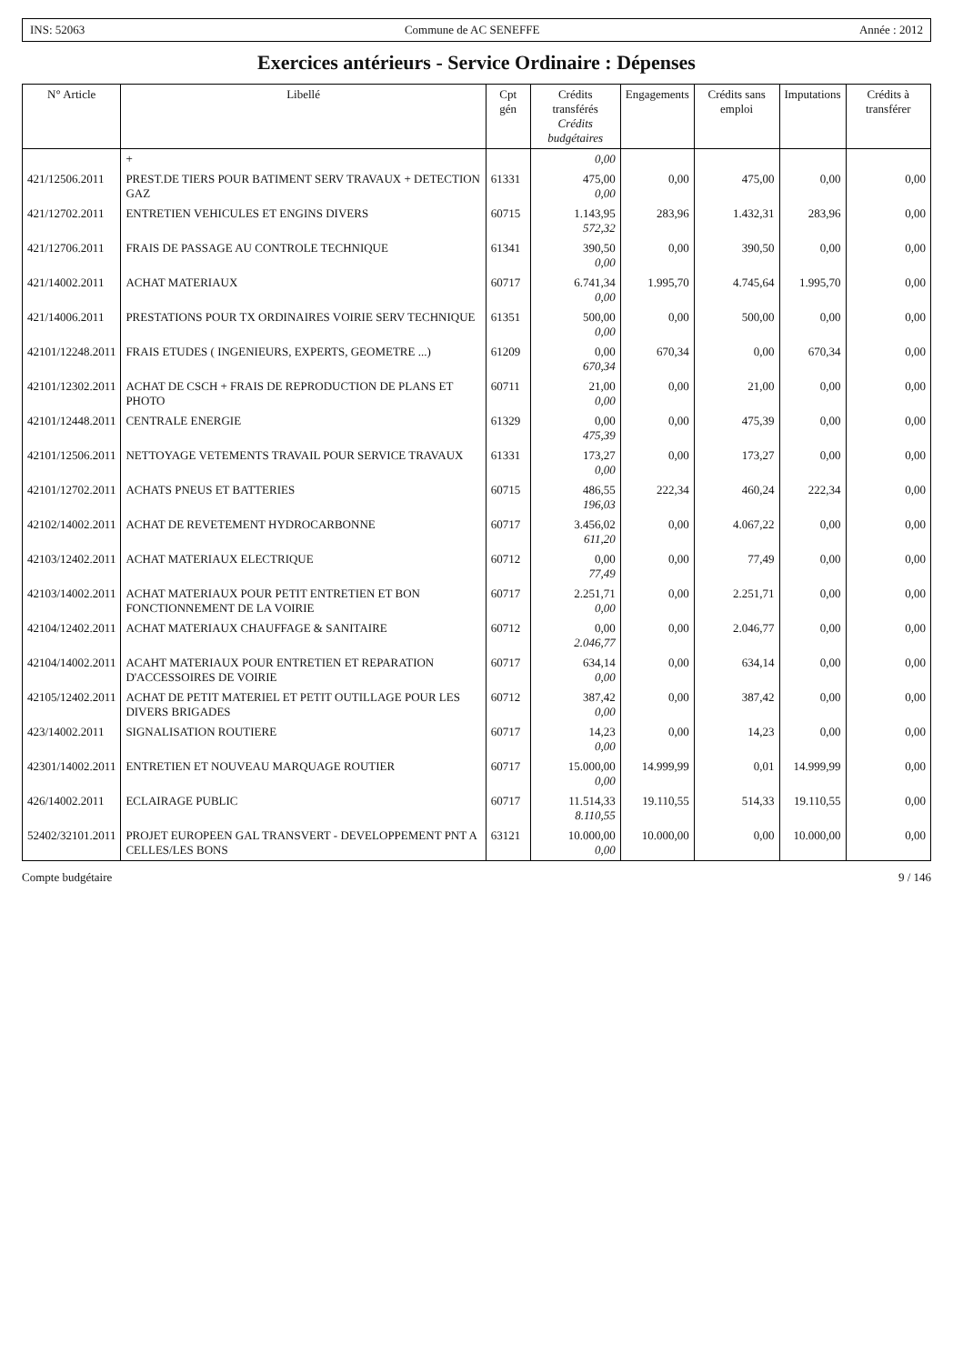INS: 52063 Commune de AC SENEFFE Année : 2012
Exercices antérieurs - Service Ordinaire : Dépenses
| N° Article | Libellé | Cpt gén | Crédits transférés Crédits budgétaires | Engagements | Crédits sans emploi | Imputations | Crédits à transférer |
| --- | --- | --- | --- | --- | --- | --- | --- |
| | + | | 0,00 | | | | |
| 421/12506.2011 | PREST.DE TIERS POUR BATIMENT SERV TRAVAUX + DETECTION GAZ | 61331 | 475,00 0,00 | 0,00 | 475,00 | 0,00 | 0,00 |
| 421/12702.2011 | ENTRETIEN VEHICULES ET ENGINS DIVERS | 60715 | 1.143,95 572,32 | 283,96 | 1.432,31 | 283,96 | 0,00 |
| 421/12706.2011 | FRAIS DE PASSAGE AU CONTROLE TECHNIQUE | 61341 | 390,50 0,00 | 0,00 | 390,50 | 0,00 | 0,00 |
| 421/14002.2011 | ACHAT MATERIAUX | 60717 | 6.741,34 0,00 | 1.995,70 | 4.745,64 | 1.995,70 | 0,00 |
| 421/14006.2011 | PRESTATIONS POUR TX ORDINAIRES VOIRIE SERV TECHNIQUE | 61351 | 500,00 0,00 | 0,00 | 500,00 | 0,00 | 0,00 |
| 42101/12248.2011 | FRAIS ETUDES ( INGENIEURS, EXPERTS, GEOMETRE ...) | 61209 | 0,00 670,34 | 670,34 | 0,00 | 670,34 | 0,00 |
| 42101/12302.2011 | ACHAT DE CSCH + FRAIS DE REPRODUCTION DE PLANS ET PHOTO | 60711 | 21,00 0,00 | 0,00 | 21,00 | 0,00 | 0,00 |
| 42101/12448.2011 | CENTRALE ENERGIE | 61329 | 0,00 475,39 | 0,00 | 475,39 | 0,00 | 0,00 |
| 42101/12506.2011 | NETTOYAGE VETEMENTS TRAVAIL POUR SERVICE TRAVAUX | 61331 | 173,27 0,00 | 0,00 | 173,27 | 0,00 | 0,00 |
| 42101/12702.2011 | ACHATS PNEUS ET BATTERIES | 60715 | 486,55 196,03 | 222,34 | 460,24 | 222,34 | 0,00 |
| 42102/14002.2011 | ACHAT DE REVETEMENT HYDROCARBONNE | 60717 | 3.456,02 611,20 | 0,00 | 4.067,22 | 0,00 | 0,00 |
| 42103/12402.2011 | ACHAT MATERIAUX ELECTRIQUE | 60712 | 0,00 77,49 | 0,00 | 77,49 | 0,00 | 0,00 |
| 42103/14002.2011 | ACHAT MATERIAUX POUR PETIT ENTRETIEN ET BON FONCTIONNEMENT DE LA VOIRIE | 60717 | 2.251,71 0,00 | 0,00 | 2.251,71 | 0,00 | 0,00 |
| 42104/12402.2011 | ACHAT MATERIAUX CHAUFFAGE & SANITAIRE | 60712 | 0,00 2.046,77 | 0,00 | 2.046,77 | 0,00 | 0,00 |
| 42104/14002.2011 | ACAHT MATERIAUX POUR ENTRETIEN ET REPARATION D'ACCESSOIRES DE VOIRIE | 60717 | 634,14 0,00 | 0,00 | 634,14 | 0,00 | 0,00 |
| 42105/12402.2011 | ACHAT DE PETIT MATERIEL ET PETIT OUTILLAGE POUR LES DIVERS BRIGADES | 60712 | 387,42 0,00 | 0,00 | 387,42 | 0,00 | 0,00 |
| 423/14002.2011 | SIGNALISATION ROUTIERE | 60717 | 14,23 0,00 | 0,00 | 14,23 | 0,00 | 0,00 |
| 42301/14002.2011 | ENTRETIEN ET NOUVEAU MARQUAGE ROUTIER | 60717 | 15.000,00 0,00 | 14.999,99 | 0,01 | 14.999,99 | 0,00 |
| 426/14002.2011 | ECLAIRAGE PUBLIC | 60717 | 11.514,33 8.110,55 | 19.110,55 | 514,33 | 19.110,55 | 0,00 |
| 52402/32101.2011 | PROJET EUROPEEN GAL TRANSVERT - DEVELOPPEMENT PNT A CELLES/LES BONS | 63121 | 10.000,00 0,00 | 10.000,00 | 0,00 | 10.000,00 | 0,00 |
Compte budgétaire 9 / 146